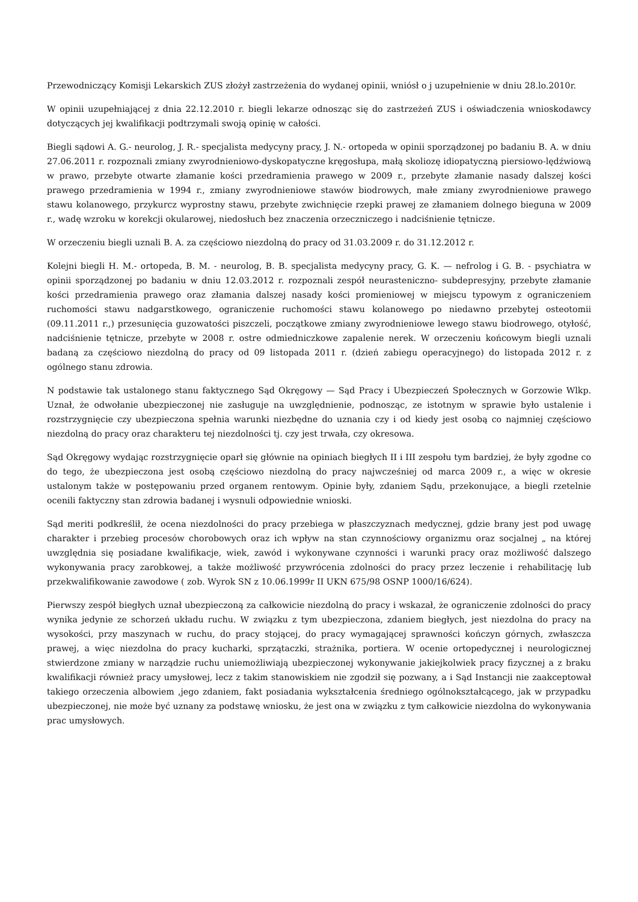Przewodniczący Komisji Lekarskich ZUS złożył zastrzeżenia do wydanej opinii, wniósł o j uzupełnienie w dniu 28.lo.2010r.
W opinii uzupełniającej z dnia 22.12.2010 r. biegli lekarze odnosząc się do zastrzeżeń ZUS i oświadczenia wnioskodawcy dotyczących jej kwalifikacji podtrzymali swoją opinię w całości.
Biegli sądowi A. G.- neurolog, J. R.- specjalista medycyny pracy, J. N.- ortopeda w opinii sporządzonej po badaniu B. A. w dniu 27.06.2011 r. rozpoznali zmiany zwyrodnieniowo-dyskopatyczne kręgosłupa, małą skoliozę idiopatyczną piersiowo-lędźwiową w prawo, przebyte otwarte złamanie kości przedramienia prawego w 2009 r., przebyte złamanie nasady dalszej kości prawego przedramienia w 1994 r., zmiany zwyrodnieniowe stawów biodrowych, małe zmiany zwyrodnieniowe prawego stawu kolanowego, przykurcz wyprostny stawu, przebyte zwichnięcie rzepki prawej ze złamaniem dolnego bieguna w 2009 r., wadę wzroku w korekcji okularowej, niedosłuch bez znaczenia orzeczniczego i nadciśnienie tętnicze.
W orzeczeniu biegli uznali B. A. za częściowo niezdolną do pracy od 31.03.2009 r. do 31.12.2012 r.
Kolejni biegli H. M.- ortopeda, B. M. - neurolog, B. B. specjalista medycyny pracy, G. K. — nefrolog i G. B. - psychiatra w opinii sporządzonej po badaniu w dniu 12.03.2012 r. rozpoznali zespół neurasteniczno- subdepresyjny, przebyte złamanie kości przedramienia prawego oraz złamania dalszej nasady kości promieniowej w miejscu typowym z ograniczeniem ruchomości stawu nadgarstkowego, ograniczenie ruchomości stawu kolanowego po niedawno przebytej osteotomii (09.11.2011 r.,) przesunięcia guzowatości piszczeli, początkowe zmiany zwyrodnieniowe lewego stawu biodrowego, otyłość, nadciśnienie tętnicze, przebyte w 2008 r. ostre odmiedniczkowe zapalenie nerek. W orzeczeniu końcowym biegli uznali badaną za częściowo niezdolną do pracy od 09 listopada 2011 r. (dzień zabiegu operacyjnego) do listopada 2012 r. z ogólnego stanu zdrowia.
N podstawie tak ustalonego stanu faktycznego Sąd Okręgowy — Sąd Pracy i Ubezpieczeń Społecznych w Gorzowie Wlkp. Uznał, że odwołanie ubezpieczonej nie zasługuje na uwzględnienie, podnosząc, ze istotnym w sprawie było ustalenie i rozstrzygnięcie czy ubezpieczona spełnia warunki niezbędne do uznania czy i od kiedy jest osobą co najmniej częściowo niezdolną do pracy oraz charakteru tej niezdolności tj. czy jest trwała, czy okresowa.
Sąd Okręgowy wydając rozstrzygnięcie oparł się głównie na opiniach biegłych II i III zespołu tym bardziej, że były zgodne co do tego, że ubezpieczona jest osobą częściowo niezdolną do pracy najwcześniej od marca 2009 r., a więc w okresie ustalonym także w postępowaniu przed organem rentowym. Opinie były, zdaniem Sądu, przekonujące, a biegli rzetelnie ocenili faktyczny stan zdrowia badanej i wysnuli odpowiednie wnioski.
Sąd meriti podkreślił, że ocena niezdolności do pracy przebiega w płaszczyznach medycznej, gdzie brany jest pod uwagę charakter i przebieg procesów chorobowych oraz ich wpływ na stan czynnościowy organizmu oraz socjalnej „ na której uwzględnia się posiadane kwalifikacje, wiek, zawód i wykonywane czynności i warunki pracy oraz możliwość dalszego wykonywania pracy zarobkowej, a także możliwość przywrócenia zdolności do pracy przez leczenie i rehabilitację lub przekwalifikowanie zawodowe ( zob. Wyrok SN z 10.06.1999r II UKN 675/98 OSNP 1000/16/624).
Pierwszy zespół biegłych uznał ubezpieczoną za całkowicie niezdolną do pracy i wskazał, że ograniczenie zdolności do pracy wynika jedynie ze schorzeń układu ruchu. W związku z tym ubezpieczona, zdaniem biegłych, jest niezdolna do pracy na wysokości, przy maszynach w ruchu, do pracy stojącej, do pracy wymagającej sprawności kończyn górnych, zwłaszcza prawej, a więc niezdolna do pracy kucharki, sprzątaczki, strażnika, portiera. W ocenie ortopedycznej i neurologicznej stwierdzone zmiany w narządzie ruchu uniemożliwiają ubezpieczonej wykonywanie jakiejkolwiek pracy fizycznej a z braku kwalifikacji również pracy umysłowej, lecz z takim stanowiskiem nie zgodził się pozwany, a i Sąd Instancji nie zaakceptował takiego orzeczenia albowiem ,jego zdaniem, fakt posiadania wykształcenia średniego ogólnokształcącego, jak w przypadku ubezpieczonej, nie może być uznany za podstawę wniosku, że jest ona w związku z tym całkowicie niezdolna do wykonywania prac umysłowych.